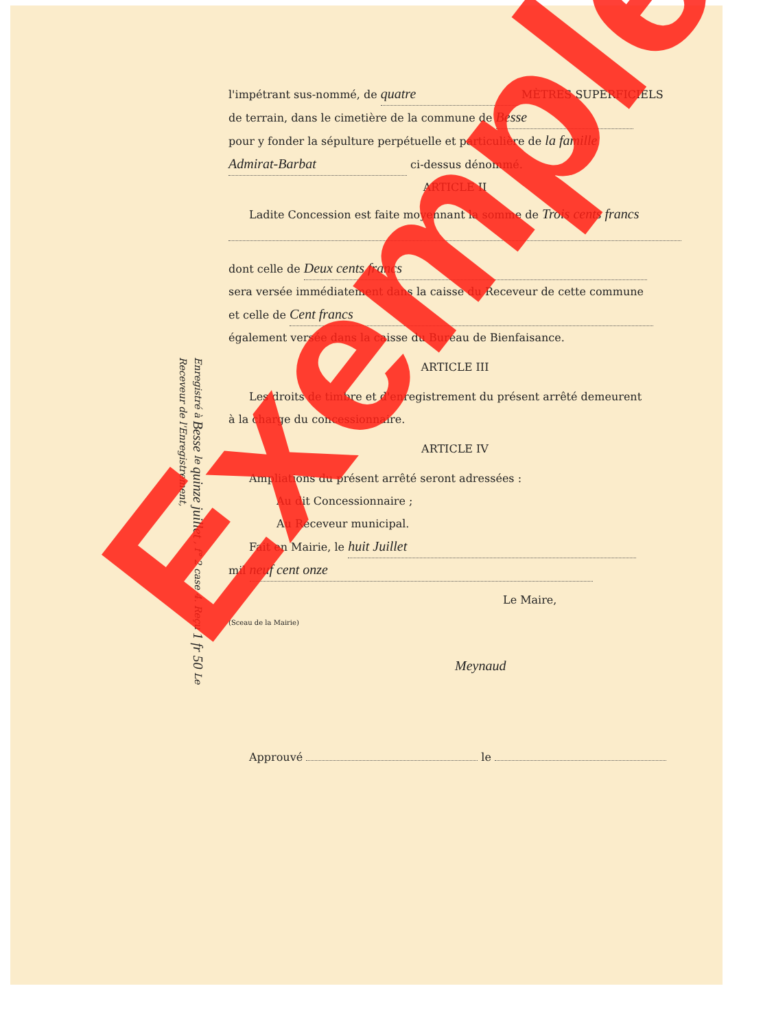Enregistré à Besse le quinze juillet , f° 2 case 4. Reçu 1 fr 50 Le Receveur de l'Enregistrement,
l'impétrant sus-nommé, de quatre MÈTRES SUPERFICIELS
de terrain, dans le cimetière de la commune de Besse
pour y fonder la sépulture perpétuelle et particulière de la famille
Admirat-Barbat ci-dessus dénommé.
ARTICLE II
Ladite Concession est faite moyennant la somme de Trois cents francs
dont celle de Deux cents francs
sera versée immédiatement dans la caisse du Receveur de cette commune
et celle de Cent francs
également versée dans la caisse du Bureau de Bienfaisance.
ARTICLE III
Les droits de timbre et d'enregistrement du présent arrêté demeurent
à la charge du concessionnaire.
ARTICLE IV
Ampliations du présent arrêté seront adressées :
Au dit Concessionnaire ;
Au Receveur municipal.
Fait en Mairie, le huit Juillet
mil neuf cent onze
Le Maire,
(Sceau de la Mairie)
Meynaud
Approuvé le
Exemple